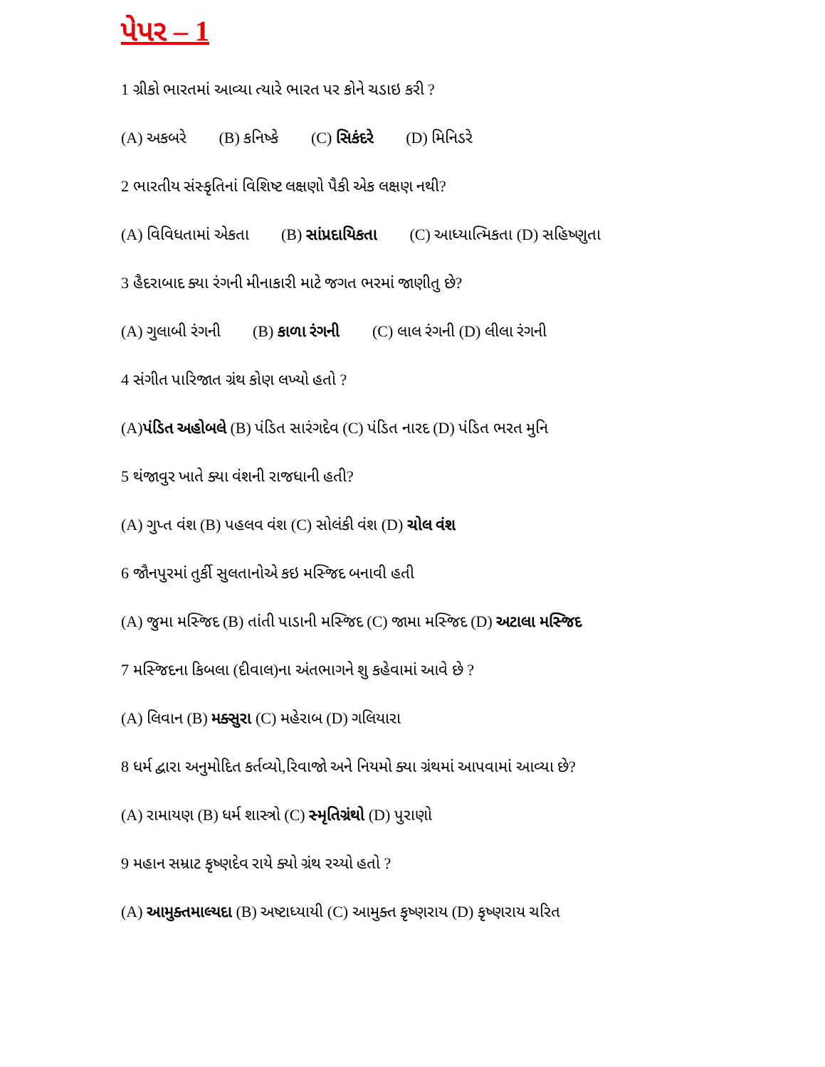પેપર – 1
1 ગ્રીકો ભારતમાં આવ્યા ત્યારે ભારત પર કોને ચડાઇ કરી ?
(A) અકબરે (B) કનિષ્કે (C) સિકંદરે (D) મિનિડરે
2 ભારતીય સંસ્કૃતિનાં વિશિષ્ટ લક્ષણો પૈકી એક લક્ષણ નથી?
(A) વિવિધતામાં એકતા (B) સાંપ્રદાયિકતા (C) આધ્યાત્મિકતા (D) સહિષ્ણુતા
3 હૈદરાબાદ ક્યા રંગની મીનાકારી માટે જગત ભરમાં જાણીતુ છે?
(A) ગુલાબી રંગની (B) કાળા રંગની (C) લાલ રંગની (D) લીલા રંગની
4 સંગીત પારિજાત ગ્રંથ કોણ લખ્યો હતો ?
(A)પંડિત અહોબલે (B) પંડિત સારંગદેવ (C) પંડિત નારદ (D) પંડિત ભરત મુનિ
5 થંજાવુર ખાતે ક્યા વંશની રાજધાની હતી?
(A) ગુપ્ત વંશ (B) પહલવ વંશ (C) સોલંકી વંશ (D) ચોલ વંશ
6 જૌનપુરમાં તુર્કી સુલતાનોએ કઇ મસ્જિદ બનાવી હતી
(A) જુમા મસ્જિદ (B) તાંતી પાડાની મસ્જિદ (C) જામા મસ્જિદ (D) અટાલા મસ્જિદ
7 મસ્જિદના કિબલા (દીવાલ)ના અંતભાગને શુ કહેવામાં આવે છે ?
(A) લિવાન (B) મક્સુરા (C) મહેરાબ (D) ગલિયારા
8 ધર્મ દ્વારા અનુમોદિત કર્તવ્યો,રિવાજો અને નિયમો ક્યા ગ્રંથમાં આપવામાં આવ્યા છે?
(A) રામાયણ (B) ધર્મ શાસ્ત્રો (C) સ્મૃતિગ્રંથો (D) પુરાણો
9 મહાન સમ્રાટ કૃષ્ણદેવ રાયે ક્યો ગ્રંથ રચ્યો હતો ?
(A) આમુક્તમાલ્યદા (B) અષ્ટાધ્યાયી (C) આમુક્ત કૃષ્ણરાય (D) કૃષ્ણરાય ચરિત